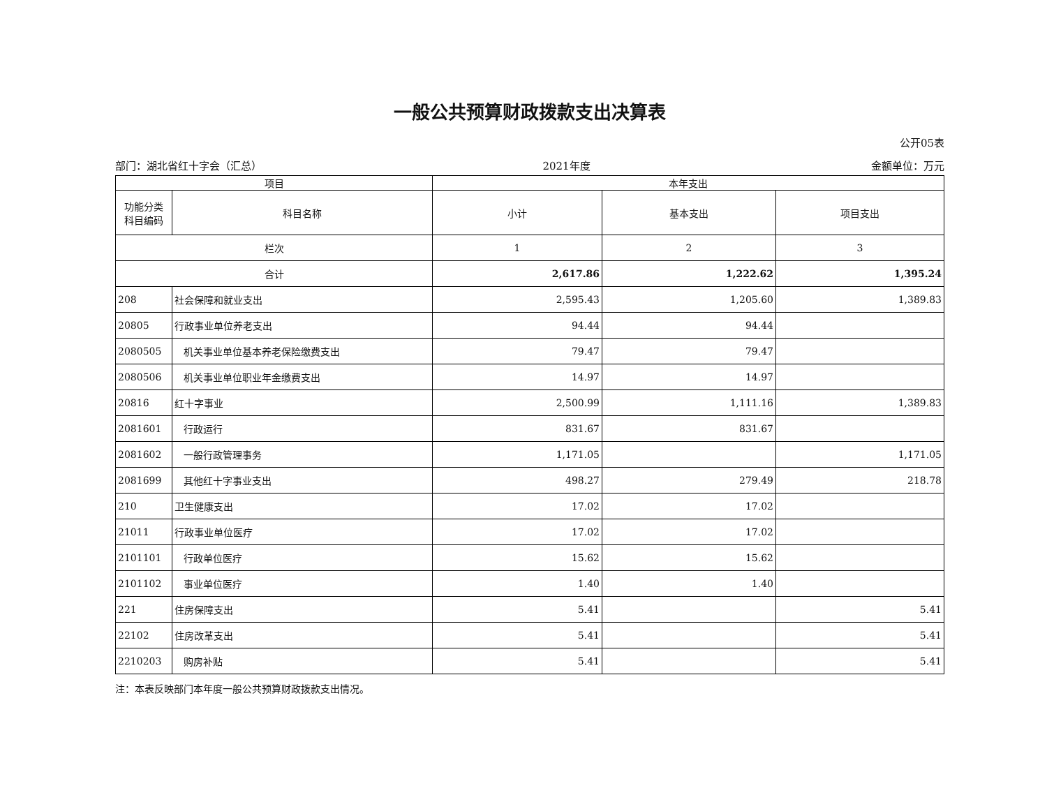一般公共预算财政拨款支出决算表
公开05表
部门：湖北省红十字会（汇总） 2021年度 金额单位：万元
| 项目 | | 本年支出 | | |
| --- | --- | --- | --- | --- |
| 功能分类 科目编码 | 科目名称 | 小计 | 基本支出 | 项目支出 |
| 栏次 | | 1 | 2 | 3 |
| 合计 | | 2,617.86 | 1,222.62 | 1,395.24 |
| 208 | 社会保障和就业支出 | 2,595.43 | 1,205.60 | 1,389.83 |
| 20805 | 行政事业单位养老支出 | 94.44 | 94.44 | |
| 2080505 | 机关事业单位基本养老保险缴费支出 | 79.47 | 79.47 | |
| 2080506 | 机关事业单位职业年金缴费支出 | 14.97 | 14.97 | |
| 20816 | 红十字事业 | 2,500.99 | 1,111.16 | 1,389.83 |
| 2081601 | 行政运行 | 831.67 | 831.67 | |
| 2081602 | 一般行政管理事务 | 1,171.05 | | 1,171.05 |
| 2081699 | 其他红十字事业支出 | 498.27 | 279.49 | 218.78 |
| 210 | 卫生健康支出 | 17.02 | 17.02 | |
| 21011 | 行政事业单位医疗 | 17.02 | 17.02 | |
| 2101101 | 行政单位医疗 | 15.62 | 15.62 | |
| 2101102 | 事业单位医疗 | 1.40 | 1.40 | |
| 221 | 住房保障支出 | 5.41 | | 5.41 |
| 22102 | 住房改革支出 | 5.41 | | 5.41 |
| 2210203 | 购房补贴 | 5.41 | | 5.41 |
注：本表反映部门本年度一般公共预算财政拨款支出情况。